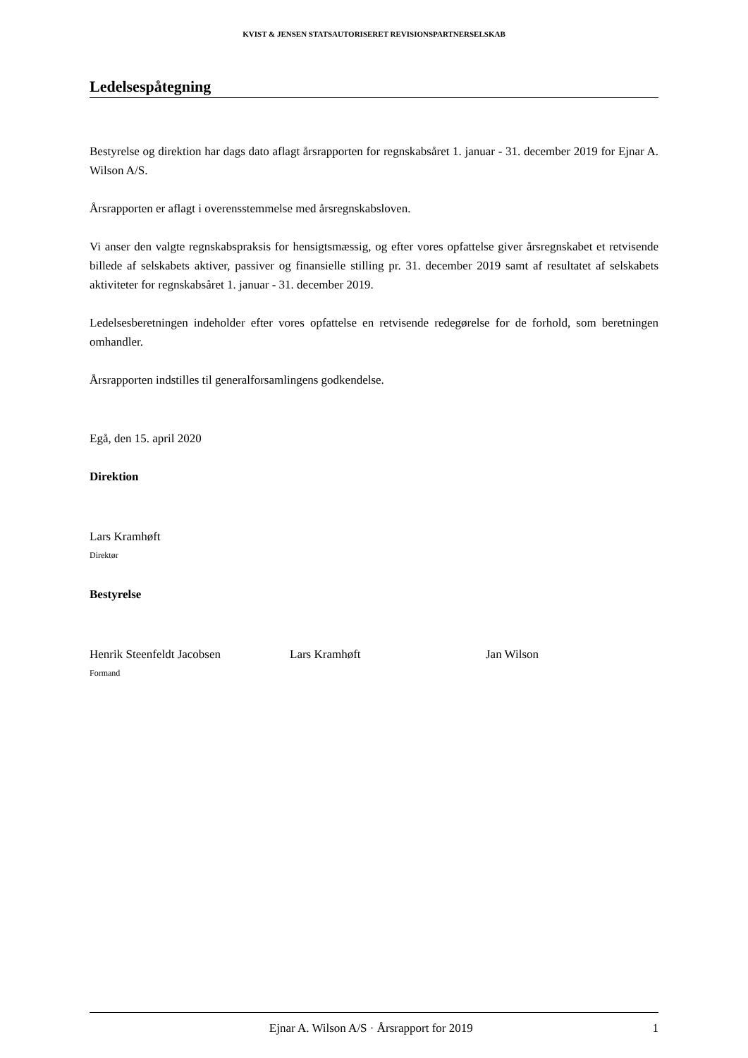KVIST & JENSEN STATSAUTORISERET REVISIONSPARTNERSELSKAB
Ledelsespåtegning
Bestyrelse og direktion har dags dato aflagt årsrapporten for regnskabsåret 1. januar - 31. december 2019 for Ejnar A. Wilson A/S.
Årsrapporten er aflagt i overensstemmelse med årsregnskabsloven.
Vi anser den valgte regnskabspraksis for hensigtsmæssig, og efter vores opfattelse giver årsregnskabet et retvisende billede af selskabets aktiver, passiver og finansielle stilling pr. 31. december 2019 samt af resultatet af selskabets aktiviteter for regnskabsåret 1. januar - 31. december 2019.
Ledelsesberetningen indeholder efter vores opfattelse en retvisende redegørelse for de forhold, som beretningen omhandler.
Årsrapporten indstilles til generalforsamlingens godkendelse.
Egå, den 15. april 2020
Direktion
Lars Kramhøft
Direktør
Bestyrelse
Henrik Steenfeldt Jacobsen
Formand
Lars Kramhøft Jan Wilson
Ejnar A. Wilson A/S · Årsrapport for 2019 1